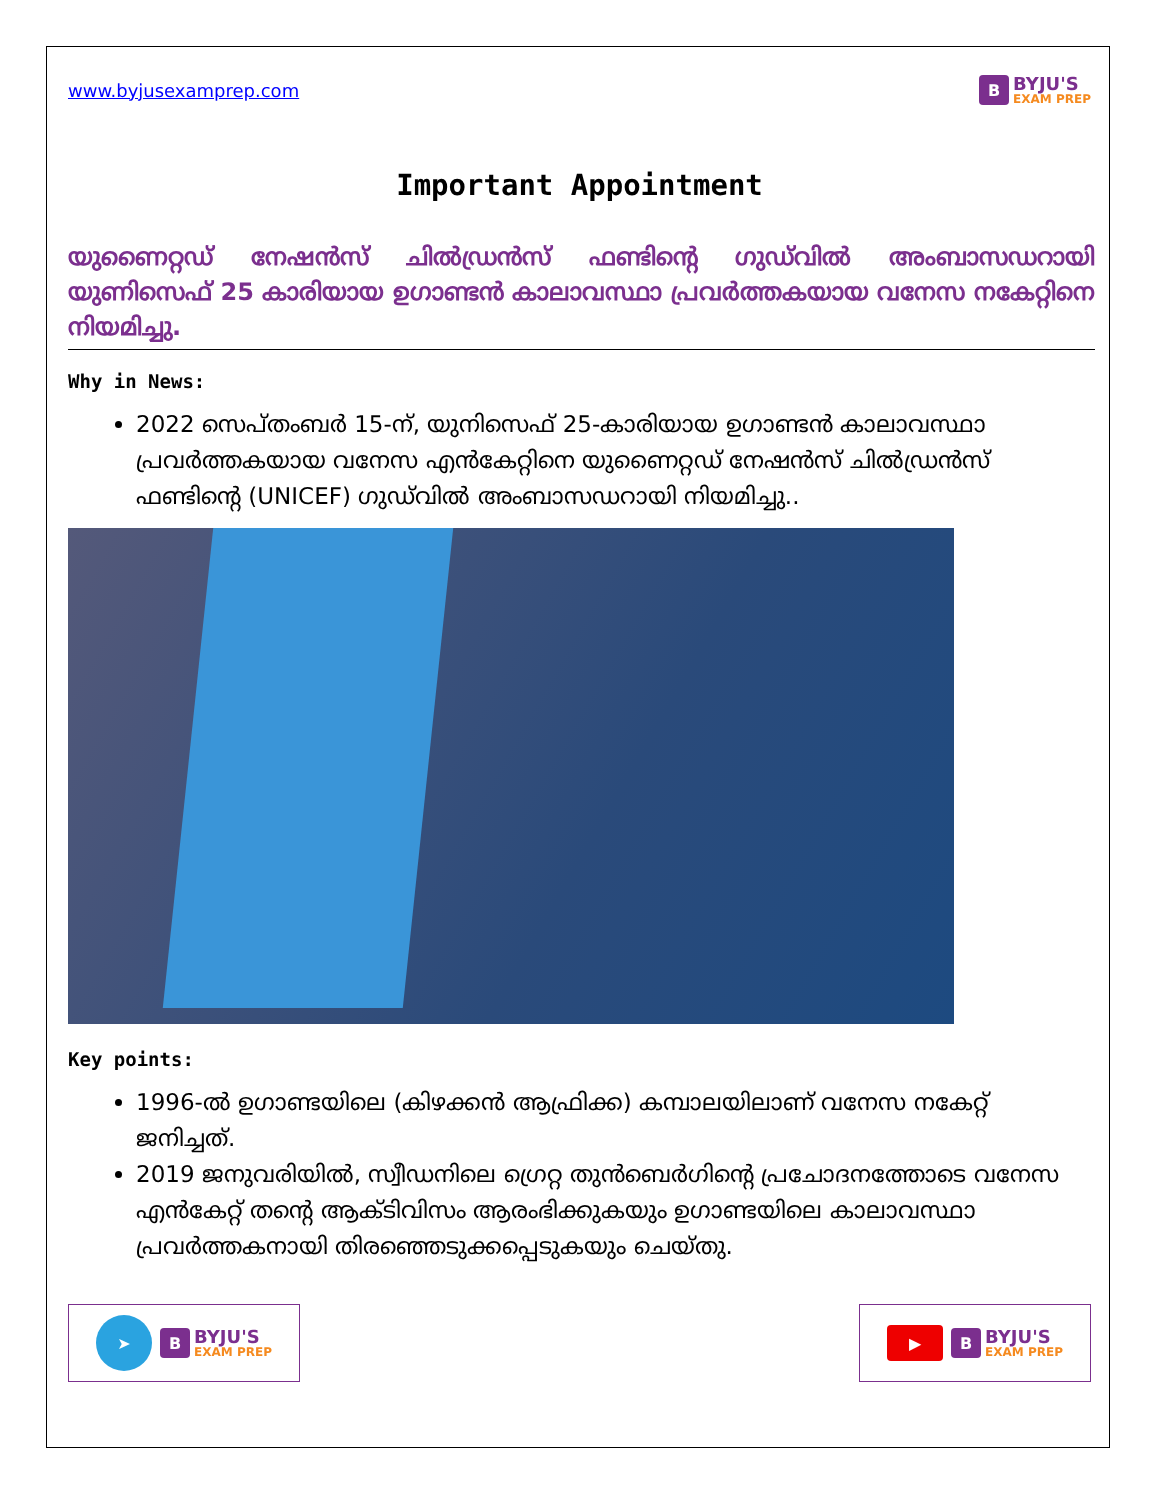www.byjusexamprep.com
B
BYJU'S
EXAM PREP
Important Appointment
യുണൈറ്റഡ് നേഷൻസ് ചിൽഡ്രൻസ് ഫണ്ടിന്റെ ഗുഡ്‌വിൽ അംബാസഡറായി യുണിസെഫ് 25 കാരിയായ ഉഗാണ്ടൻ കാലാവസ്ഥാ പ്രവർത്തകയായ വനേസ നകേറ്റിനെ നിയമിച്ചു.
Why in News:
2022 സെപ്തംബർ 15-ന്, യുനിസെഫ് 25-കാരിയായ ഉഗാണ്ടൻ കാലാവസ്ഥാ പ്രവർത്തകയായ വനേസ എൻകേറ്റിനെ യുണൈറ്റഡ് നേഷൻസ് ചിൽഡ്രൻസ് ഫണ്ടിന്റെ (UNICEF) ഗുഡ്‌വിൽ അംബാസഡറായി നിയമിച്ചു..
Key points:
1996-ൽ ഉഗാണ്ടയിലെ (കിഴക്കൻ ആഫ്രിക്ക) കമ്പാലയിലാണ് വനേസ നകേറ്റ് ജനിച്ചത്.
2019 ജനുവരിയിൽ, സ്വീഡനിലെ ഗ്രെറ്റ തുൻബെർഗിന്റെ പ്രചോദനത്തോടെ വനേസ എൻകേറ്റ് തന്റെ ആക്ടിവിസം ആരംഭിക്കുകയും ഉഗാണ്ടയിലെ കാലാവസ്ഥാ പ്രവർത്തകനായി തിരഞ്ഞെടുക്കപ്പെടുകയും ചെയ്തു.
➤
B
BYJU'S
EXAM PREP
▶
B
BYJU'S
EXAM PREP